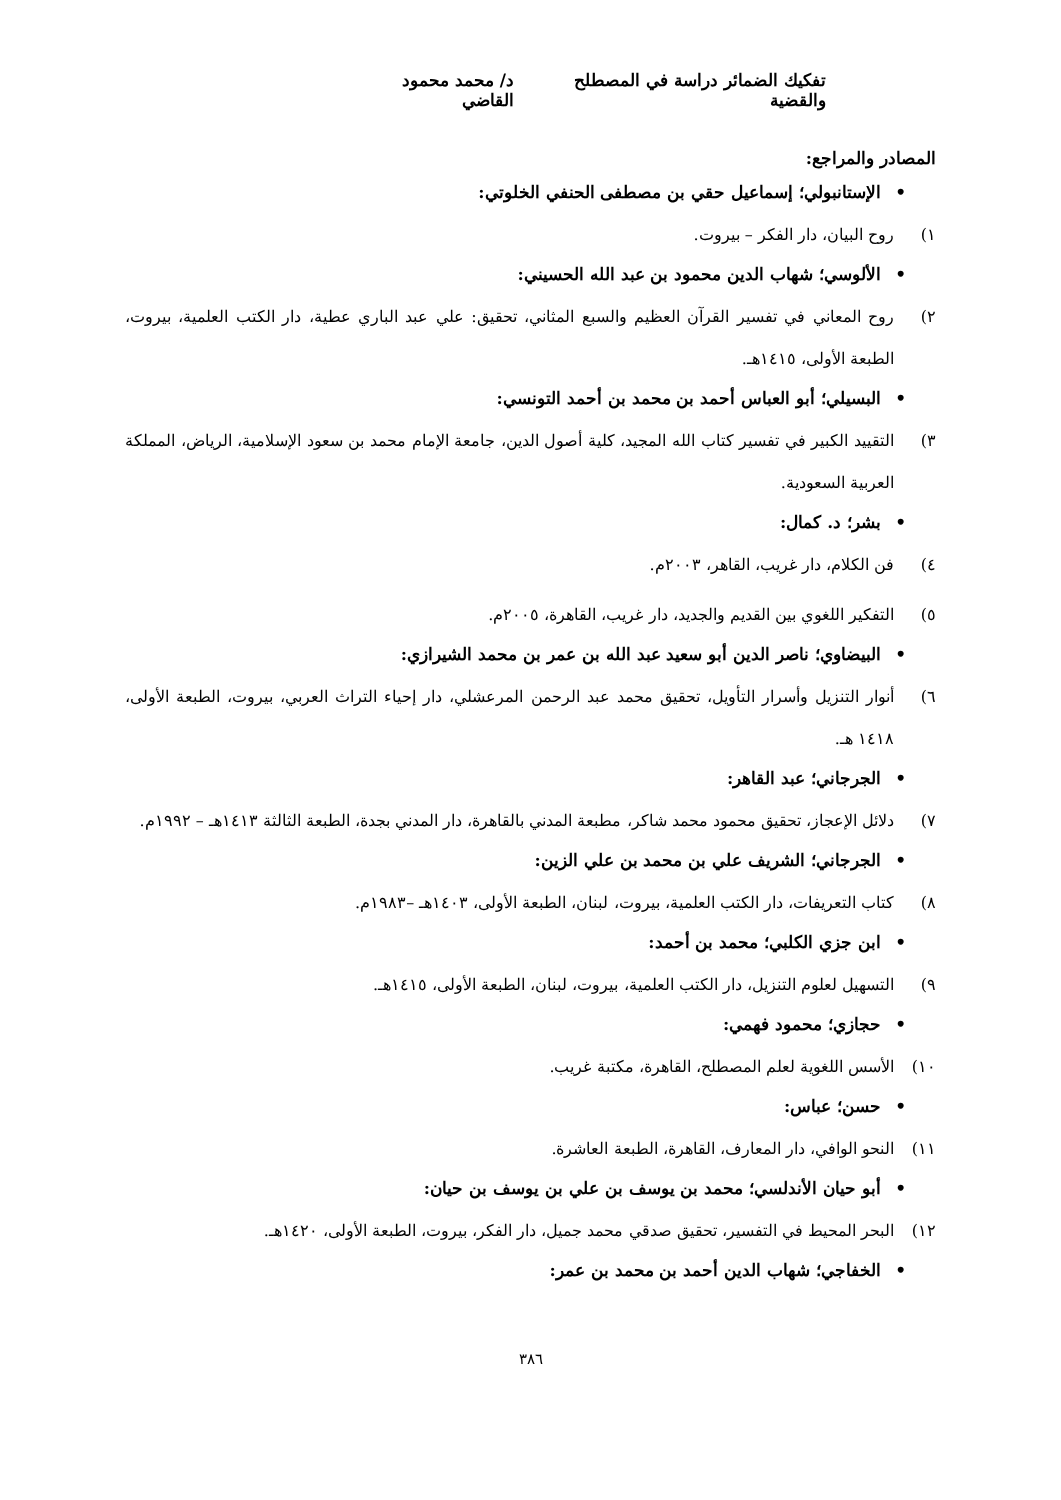تفكيك الضمائر دراسة في المصطلح والقضية
د/ محمد محمود القاضي
المصادر والمراجع:
•الإستانبولي؛ إسماعيل حقي بن مصطفى الحنفي الخلوتي:
١) روح البيان، دار الفكر – بيروت.
•الألوسي؛ شهاب الدين محمود بن عبد الله الحسيني:
٢) روح المعاني في تفسير القرآن العظيم والسبع المثاني، تحقيق: علي عبد الباري عطية، دار الكتب العلمية، بيروت، الطبعة الأولى، ١٤١٥هـ.
•البسيلي؛ أبو العباس أحمد بن محمد بن أحمد التونسي:
٣) التقييد الكبير في تفسير كتاب الله المجيد، كلية أصول الدين، جامعة الإمام محمد بن سعود الإسلامية، الرياض، المملكة العربية السعودية.
•بشر؛ د. كمال:
٤) فن الكلام، دار غريب، القاهر، ٢٠٠٣م.
٥) التفكير اللغوي بين القديم والجديد، دار غريب، القاهرة، ٢٠٠٥م.
•البيضاوي؛ ناصر الدين أبو سعيد عبد الله بن عمر بن محمد الشيرازي:
٦) أنوار التنزيل وأسرار التأويل، تحقيق محمد عبد الرحمن المرعشلي، دار إحياء التراث العربي، بيروت، الطبعة الأولى، ١٤١٨ هـ.
•الجرجاني؛ عبد القاهر:
٧) دلائل الإعجاز، تحقيق محمود محمد شاكر، مطبعة المدني بالقاهرة، دار المدني بجدة، الطبعة الثالثة ١٤١٣هـ – ١٩٩٢م.
•الجرجاني؛ الشريف علي بن محمد بن علي الزين:
٨) كتاب التعريفات، دار الكتب العلمية، بيروت، لبنان، الطبعة الأولى، ١٤٠٣هـ –١٩٨٣م.
•ابن جزي الكلبي؛ محمد بن أحمد:
٩) التسهيل لعلوم التنزيل، دار الكتب العلمية، بيروت، لبنان، الطبعة الأولى، ١٤١٥هـ.
•حجازي؛ محمود فهمي:
١٠) الأسس اللغوية لعلم المصطلح، القاهرة، مكتبة غريب.
•حسن؛ عباس:
١١) النحو الوافي، دار المعارف، القاهرة، الطبعة العاشرة.
•أبو حيان الأندلسي؛ محمد بن يوسف بن علي بن يوسف بن حيان:
١٢) البحر المحيط في التفسير، تحقيق صدقي محمد جميل، دار الفكر، بيروت، الطبعة الأولى، ١٤٢٠هـ.
•الخفاجي؛ شهاب الدين أحمد بن محمد بن عمر:
٣٨٦